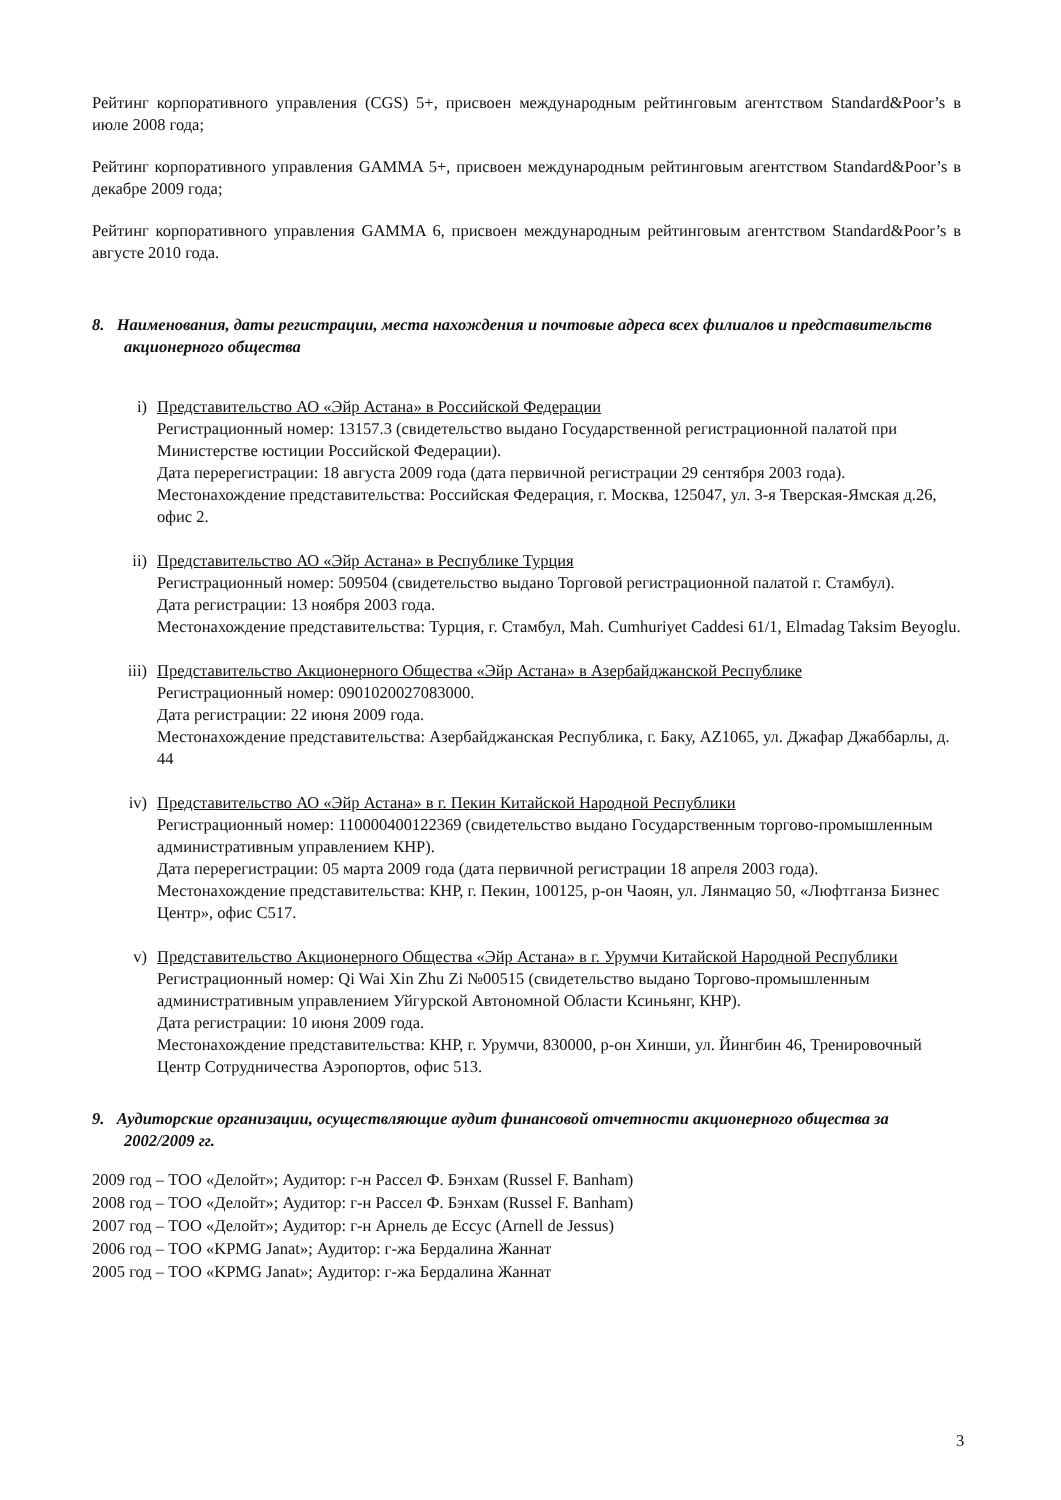Рейтинг корпоративного управления (CGS) 5+, присвоен международным рейтинговым агентством Standard&Poor’s в июле 2008 года;
Рейтинг корпоративного управления GAMMA 5+, присвоен международным рейтинговым агентством Standard&Poor’s в декабре 2009 года;
Рейтинг корпоративного управления GAMMA 6, присвоен международным рейтинговым агентством Standard&Poor’s в августе 2010 года.
8. Наименования, даты регистрации, места нахождения и почтовые адреса всех филиалов и представительств акционерного общества
i) Представительство АО «Эйр Астана» в Российской Федерации
Регистрационный номер: 13157.3 (свидетельство выдано Государственной регистрационной палатой при Министерстве юстиции Российской Федерации).
Дата перерегистрации: 18 августа 2009 года (дата первичной регистрации 29 сентября 2003 года).
Местонахождение представительства: Российская Федерация, г. Москва, 125047, ул. 3-я Тверская-Ямская д.26, офис 2.
ii) Представительство АО «Эйр Астана» в Республике Турция
Регистрационный номер: 509504 (свидетельство выдано Торговой регистрационной палатой г. Стамбул).
Дата регистрации: 13 ноября 2003 года.
Местонахождение представительства: Турция, г. Стамбул, Mah. Cumhuriyet Caddesi 61/1, Elmadag Taksim Beyoglu.
iii) Представительство Акционерного Общества «Эйр Астана» в Азербайджанской Республике
Регистрационный номер: 0901020027083000.
Дата регистрации: 22 июня 2009 года.
Местонахождение представительства: Азербайджанская Республика, г. Баку, AZ1065, ул. Джафар Джаббарлы, д. 44
iv) Представительство АО «Эйр Астана» в г. Пекин Китайской Народной Республики
Регистрационный номер: 110000400122369 (свидетельство выдано Государственным торгово-промышленным административным управлением КНР).
Дата перерегистрации: 05 марта 2009 года (дата первичной регистрации 18 апреля 2003 года).
Местонахождение представительства: КНР, г. Пекин, 100125, р-он Чаоян, ул. Лянмацяо 50, «Люфтганза Бизнес Центр», офис С517.
v) Представительство Акционерного Общества «Эйр Астана» в г. Урумчи Китайской Народной Республики
Регистрационный номер: Qi Wai Xin Zhu Zi №00515 (свидетельство выдано Торгово-промышленным административным управлением Уйгурской Автономной Области Ксиньянг, КНР).
Дата регистрации: 10 июня 2009 года.
Местонахождение представительства: КНР, г. Урумчи, 830000, р-он Хинши, ул. Йингбин 46, Тренировочный Центр Сотрудничества Аэропортов, офис 513.
9. Аудиторские организации, осуществляющие аудит финансовой отчетности акционерного общества за 2002/2009 гг.
2009 год – ТОО «Делойт»; Аудитор: г-н Рассел Ф. Бэнхам (Russel F. Banham)
2008 год – ТОО «Делойт»; Аудитор: г-н Рассел Ф. Бэнхам (Russel F. Banham)
2007 год – ТОО «Делойт»; Аудитор: г-н Арнель де Ессус (Arnell de Jessus)
2006 год – ТОО «KPMG Janat»; Аудитор: г-жа Бердалина Жаннат
2005 год – ТОО «KPMG Janat»; Аудитор: г-жа Бердалина Жаннат
3